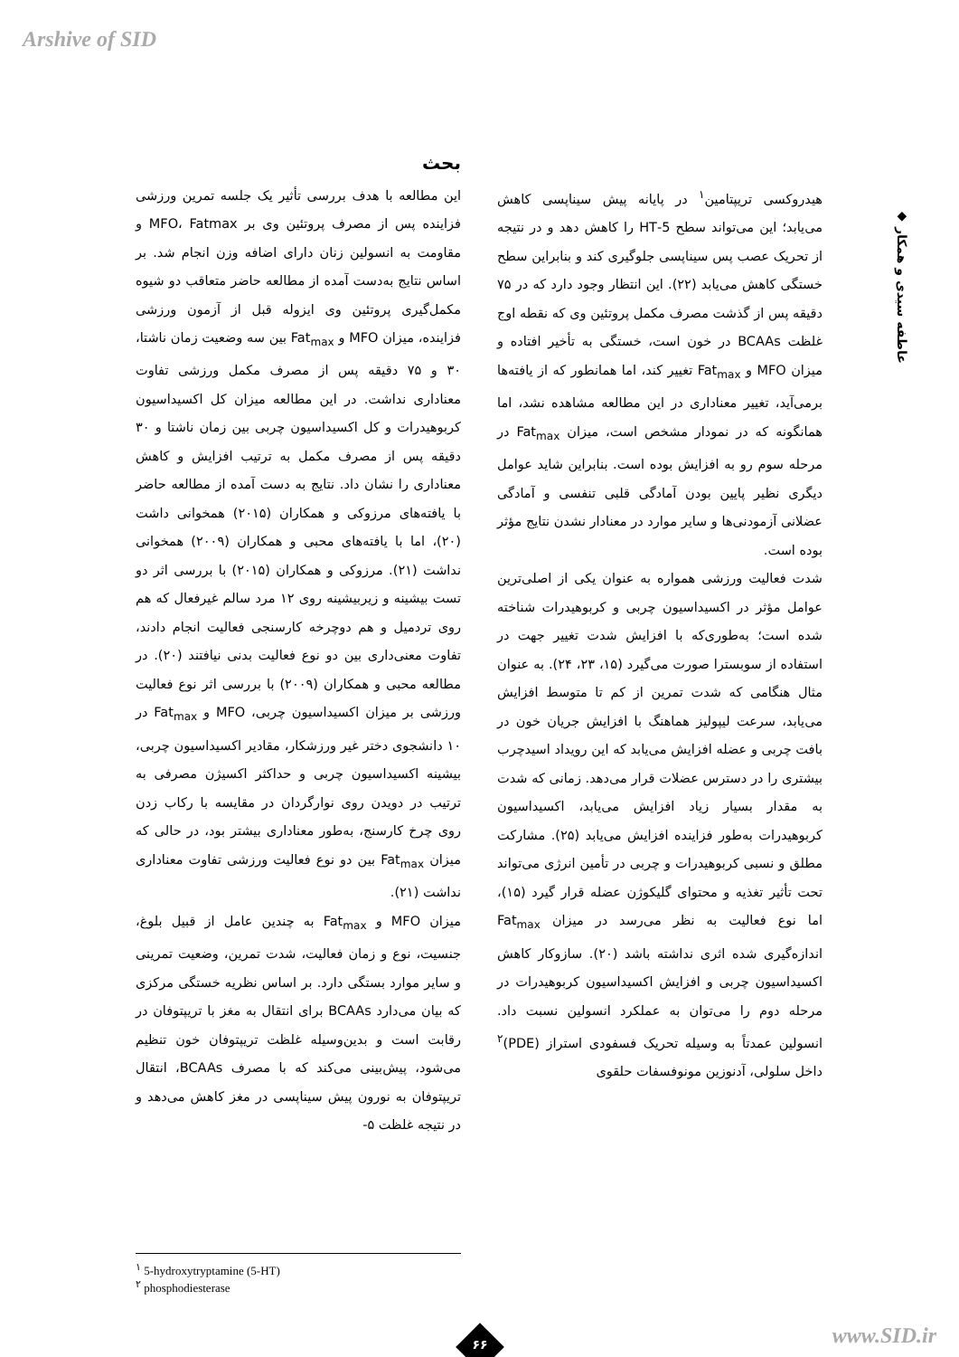Arshive of SID
◆ عاطفه سیدی و همکار
بحث
این مطالعه با هدف بررسی تأثیر یک جلسه تمرین ورزشی فزاینده پس از مصرف پروتئین وی بر MFO، Fatmax و مقاومت به انسولین زنان دارای اضافه وزن انجام شد. بر اساس نتایج به‌دست آمده از مطالعه حاضر متعاقب دو شیوه مکمل‌گیری پروتئین وی ایزوله قبل از آزمون ورزشی فزاینده، میزان MFO و Fat<sub>max</sub> بین سه وضعیت زمان ناشتا، ۳۰ و ۷۵ دقیقه پس از مصرف مکمل ورزشی تفاوت معناداری نداشت. در این مطالعه میزان کل اکسیداسیون کربوهیدرات و کل اکسیداسیون چربی بین زمان ناشتا و ۳۰ دقیقه پس از مصرف مکمل به ترتیب افزایش و کاهش معناداری را نشان داد. نتایج به دست آمده از مطالعه حاضر با یافته‌های مرزوکی و همکاران (۲۰۱۵) همخوانی داشت (۲۰)، اما با یافته‌های محبی و همکاران (۲۰۰۹) همخوانی نداشت (۲۱). مرزوکی و همکاران (۲۰۱۵) با بررسی اثر دو تست بیشینه و زیربیشینه روی ۱۲ مرد سالم غیرفعال که هم روی تردمیل و هم دوچرخه کارسنجی فعالیت انجام دادند، تفاوت معنی‌داری بین دو نوع فعالیت بدنی نیافتند (۲۰). در مطالعه محبی و همکاران (۲۰۰۹) با بررسی اثر نوع فعالیت ورزشی بر میزان اکسیداسیون چربی، MFO و Fat<sub>max</sub> در ۱۰ دانشجوی دختر غیر ورزشکار، مقادیر اکسیداسیون چربی، بیشینه اکسیداسیون چربی و حداکثر اکسیژن مصرفی به ترتیب در دویدن روی نوارگردان در مقایسه با رکاب زدن روی چرخ کارسنج، به‌طور معناداری بیشتر بود، در حالی که میزان Fat<sub>max</sub> بین دو نوع فعالیت ورزشی تفاوت معناداری نداشت (۲۱).
میزان MFO و Fat<sub>max</sub> به چندین عامل از قبیل بلوغ، جنسیت، نوع و زمان فعالیت، شدت تمرین، وضعیت تمرینی و سایر موارد بستگی دارد. بر اساس نظریه خستگی مرکزی که بیان می‌دارد BCAAs برای انتقال به مغز با تریپتوفان در رقابت است و بدین‌وسیله غلظت تریپتوفان خون تنظیم می‌شود، پیش‌بینی می‌کند که با مصرف BCAAs، انتقال تریپتوفان به نورون پیش سیناپسی در مغز کاهش می‌دهد و در نتیجه غلظت ۵-
هیدروکسی تریپتامین<sup>۱</sup> در پایانه پیش سیناپسی کاهش می‌یابد؛ این می‌تواند سطح 5-HT را کاهش دهد و در نتیجه از تحریک عصب پس سیناپسی جلوگیری کند و بنابراین سطح خستگی کاهش می‌یابد (۲۲). این انتظار وجود دارد که در ۷۵ دقیقه پس از گذشت مصرف مکمل پروتئین وی که نقطه اوج غلظت BCAAs در خون است، خستگی به تأخیر افتاده و میزان MFO و Fat<sub>max</sub> تغییر کند، اما همانطور که از یافته‌ها برمی‌آید، تغییر معناداری در این مطالعه مشاهده نشد، اما همانگونه که در نمودار مشخص است، میزان Fat<sub>max</sub> در مرحله سوم رو به افزایش بوده است. بنابراین شاید عوامل دیگری نظیر پایین بودن آمادگی قلبی تنفسی و آمادگی عضلانی آزمودنی‌ها و سایر موارد در معنادار نشدن نتایج مؤثر بوده است.
شدت فعالیت ورزشی همواره به عنوان یکی از اصلی‌ترین عوامل مؤثر در اکسیداسیون چربی و کربوهیدرات شناخته شده است؛ به‌طوری‌که با افزایش شدت تغییر جهت در استفاده از سوبسترا صورت می‌گیرد (۱۵، ۲۳، ۲۴). به عنوان مثال هنگامی که شدت تمرین از کم تا متوسط افزایش می‌یابد، سرعت لیپولیز هماهنگ با افزایش جریان خون در بافت چربی و عضله افزایش می‌یابد که این رویداد اسیدچرب بیشتری را در دسترس عضلات قرار می‌دهد. زمانی که شدت به مقدار بسیار زیاد افزایش می‌یابد، اکسیداسیون کربوهیدرات به‌طور فزاینده افزایش می‌یابد (۲۵). مشارکت مطلق و نسبی کربوهیدرات و چربی در تأمین انرژی می‌تواند تحت تأثیر تغذیه و محتوای گلیکوژن عضله قرار گیرد (۱۵)، اما نوع فعالیت به نظر می‌رسد در میزان Fat<sub>max</sub> اندازه‌گیری شده اثری نداشته باشد (۲۰). سازوکار کاهش اکسیداسیون چربی و افزایش اکسیداسیون کربوهیدرات در مرحله دوم را می‌توان به عملکرد انسولین نسبت داد. انسولین عمدتاً به وسیله تحریک فسفودی استراز (PDE)<sup>۲</sup> داخل سلولی، آدنوزین مونوفسفات حلقوی
<sup>۱</sup> 5-hydroxytryptamine (5-HT)
<sup>۲</sup> phosphodiesterase
۶۶ www.SID.ir